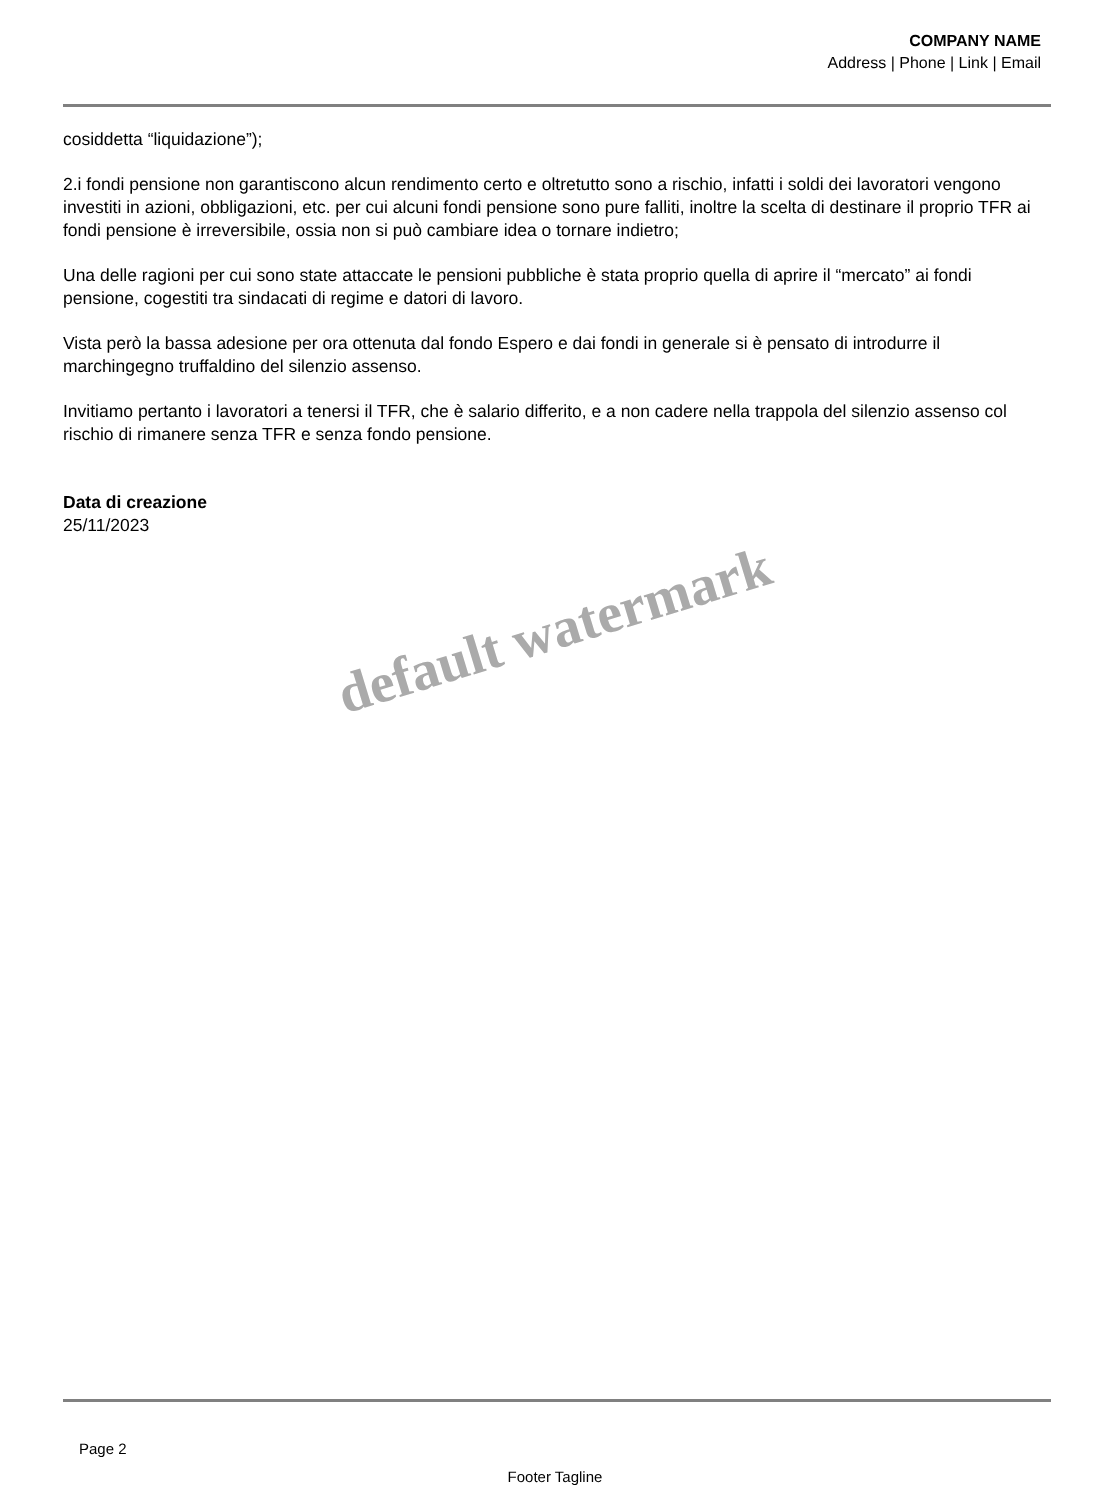COMPANY NAME
Address | Phone | Link | Email
cosiddetta “liquidazione”);
2.i fondi pensione non garantiscono alcun rendimento certo e oltretutto sono a rischio, infatti i soldi dei lavoratori vengono investiti in azioni, obbligazioni, etc. per cui alcuni fondi pensione sono pure falliti, inoltre la scelta di destinare il proprio TFR ai fondi pensione è irreversibile, ossia non si può cambiare idea o tornare indietro;
Una delle ragioni per cui sono state attaccate le pensioni pubbliche è stata proprio quella di aprire il “mercato” ai fondi pensione, cogestiti tra sindacati di regime e datori di lavoro.
Vista però la bassa adesione per ora ottenuta dal fondo Espero e dai fondi in generale si è pensato di introdurre il marchingegno truffaldino del silenzio assenso.
Invitiamo pertanto i lavoratori a tenersi il TFR, che è salario differito, e a non cadere nella trappola del silenzio assenso col rischio di rimanere senza TFR e senza fondo pensione.
Data di creazione
25/11/2023
default watermark
Page 2
Footer Tagline